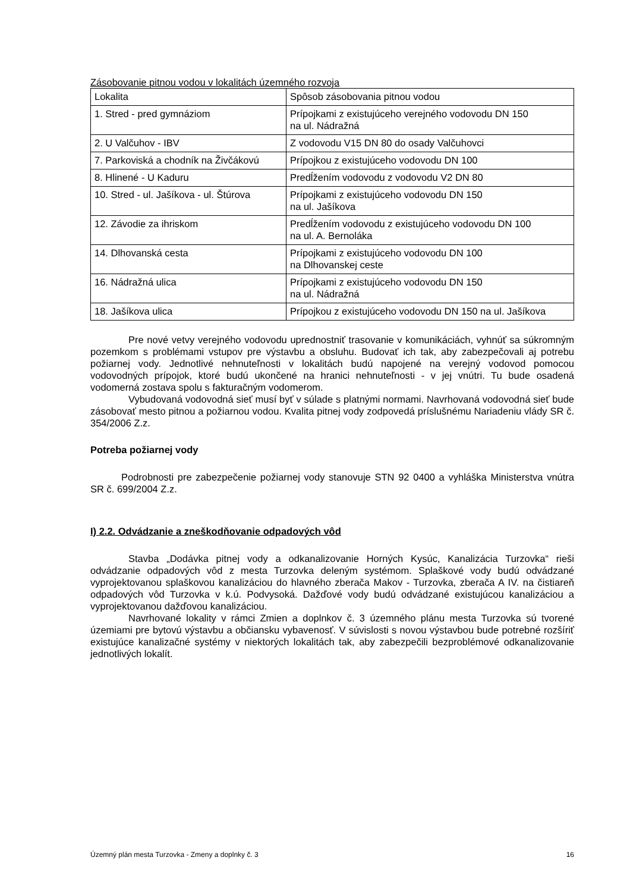Zásobovanie pitnou vodou v lokalitách územného rozvoja
| Lokalita | Spôsob zásobovania pitnou vodou |
| 1. Stred - pred gymnáziom | Prípojkami z existujúceho verejného vodovodu DN 150 na ul. Nádražná |
| 2. U Valčuhov - IBV | Z vodovodu V15 DN 80 do osady Valčuhovci |
| 7. Parkoviská a chodník na Živčákovú | Prípojkou z existujúceho vodovodu DN 100 |
| 8. Hlinené - U Kaduru | Predĺžením vodovodu z vodovodu V2 DN 80 |
| 10. Stred - ul. Jašíkova - ul. Štúrova | Prípojkami z existujúceho vodovodu DN 150 na ul. Jašíkova |
| 12. Závodie za ihriskom | Predĺžením vodovodu z existujúceho vodovodu DN 100 na ul. A. Bernoláka |
| 14. Dlhovanská cesta | Prípojkami z existujúceho vodovodu DN 100 na Dlhovanskej ceste |
| 16. Nádražná ulica | Prípojkami z existujúceho vodovodu DN 150 na ul. Nádražná |
| 18. Jašíkova ulica | Prípojkou z existujúceho vodovodu DN 150 na ul. Jašíkova |
Pre nové vetvy verejného vodovodu uprednostniť trasovanie v komunikáciách, vyhnúť sa súkromným pozemkom s problémami vstupov pre výstavbu a obsluhu. Budovať ich tak, aby zabezpečovali aj potrebu požiarnej vody. Jednotlivé nehnuteľnosti v lokalitách budú napojené na verejný vodovod pomocou vodovodných prípojok, ktoré budú ukončené na hranici nehnuteľnosti - v jej vnútri. Tu bude osadená vodomerná zostava spolu s fakturačným vodomerom.
Vybudovaná vodovodná sieť musí byť v súlade s platnými normami. Navrhovaná vodovodná sieť bude zásobovať mesto pitnou a požiarnou vodou. Kvalita pitnej vody zodpovedá príslušnému Nariadeniu vlády SR č. 354/2006 Z.z.
Potreba požiarnej vody
Podrobnosti pre zabezpečenie požiarnej vody stanovuje STN 92 0400 a vyhláška Ministerstva vnútra SR č. 699/2004 Z.z.
I) 2.2. Odvádzanie a zneškodňovanie odpadových vôd
Stavba „Dodávka pitnej vody a odkanalizovanie Horných Kysúc, Kanalizácia Turzovka“ rieši odvádzanie odpadových vôd z mesta Turzovka deleným systémom. Splaškové vody budú odvádzané vyprojektovanou splaškovou kanalizáciou do hlavného zberača Makov - Turzovka, zberača A IV. na čistiareň odpadových vôd Turzovka v k.ú. Podvysoká. Dažďové vody budú odvádzané existujúcou kanalizáciou a vyprojektovanou dažďovou kanalizáciou.
Navrhované lokality v rámci Zmien a doplnkov č. 3 územného plánu mesta Turzovka sú tvorené územiami pre bytovú výstavbu a občiansku vybavenosť. V súvislosti s novou výstavbou bude potrebné rozšíriť existujúce kanalizačné systémy v niektorých lokalitách tak, aby zabezpečili bezproblémové odkanalizovanie jednotlivých lokalít.
Územný plán mesta Turzovka - Zmeny a doplnky č. 3 16